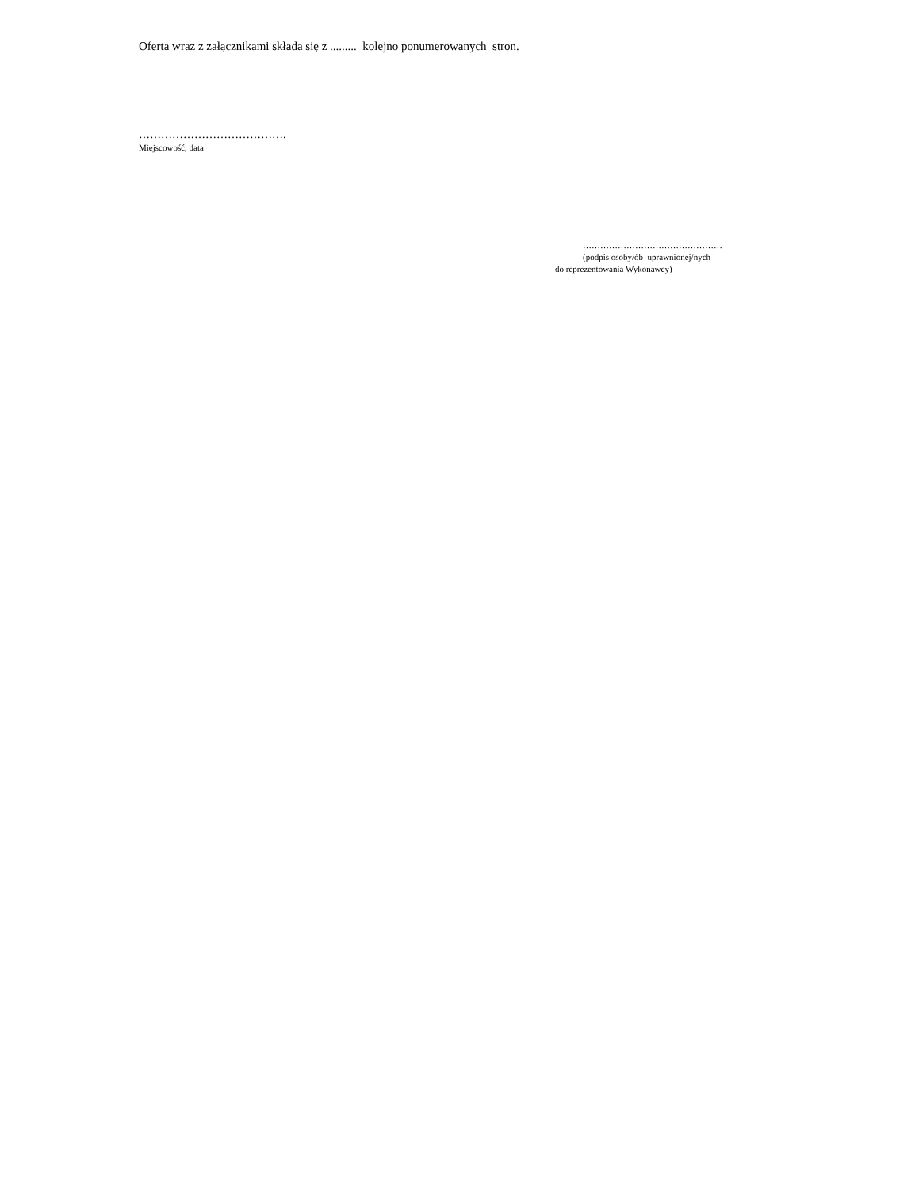Oferta wraz z załącznikami składa się z ......... kolejno ponumerowanych stron.
………………………………….
Miejscowość, data
…………………………………………
(podpis osoby/ób uprawnionej/nych
do reprezentowania Wykonawcy)